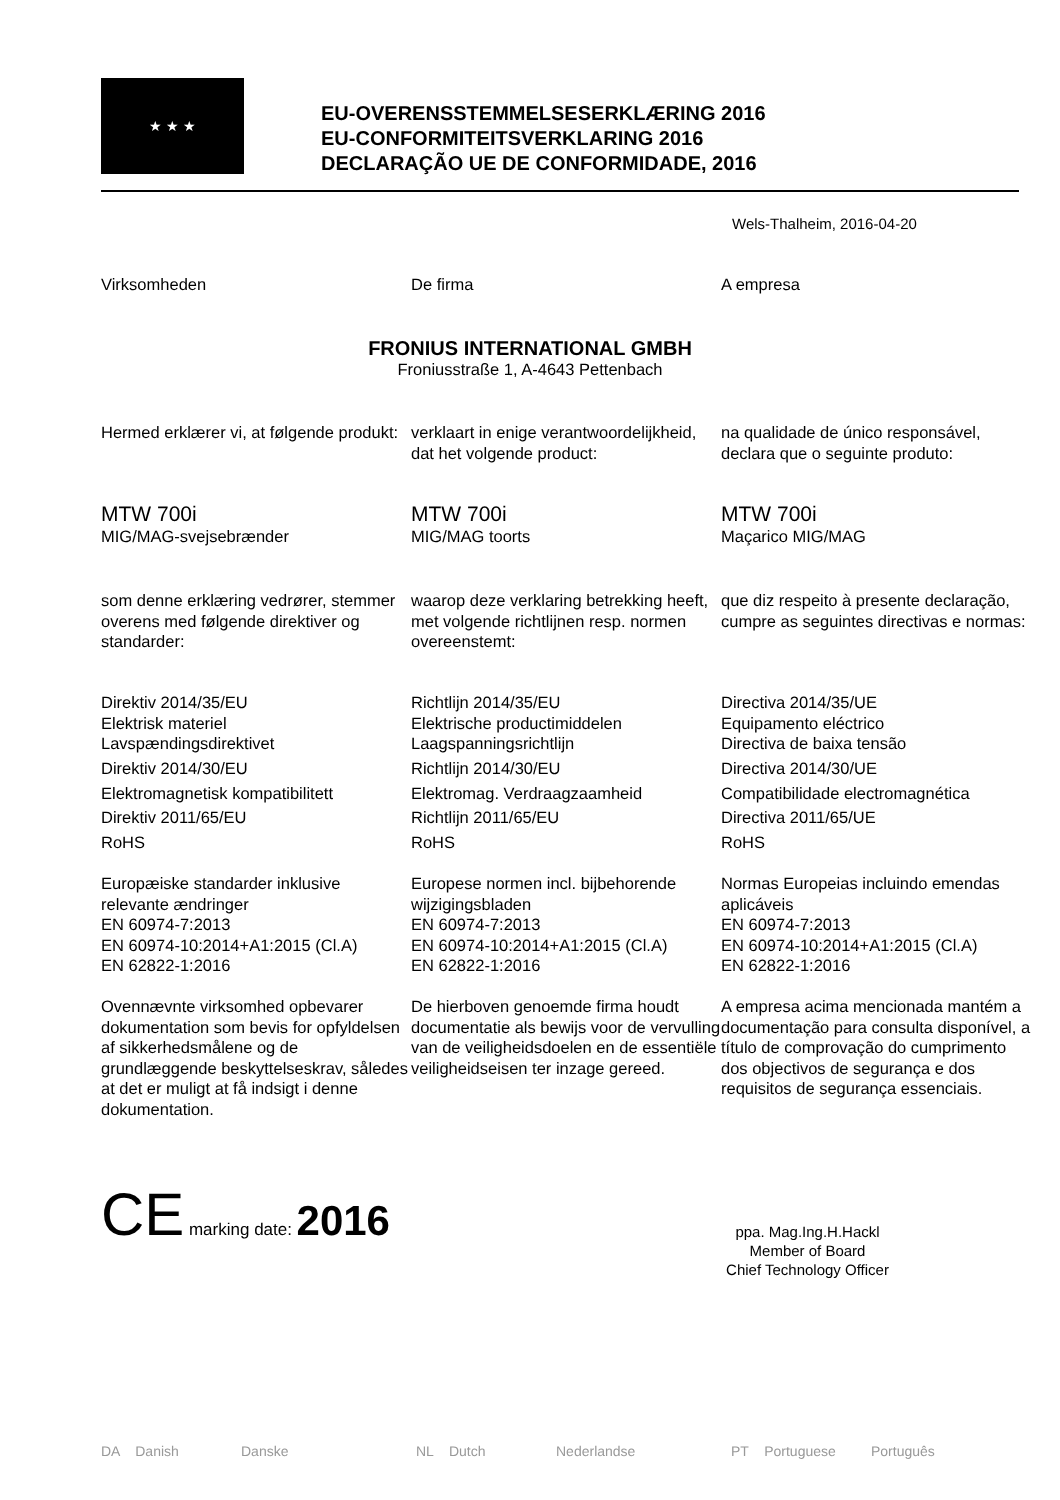★ ★ ★
EU-OVERENSSTEMMELSESERKLÆRING 2016
EU-CONFORMITEITSVERKLARING 2016
DECLARAÇÃO UE DE CONFORMIDADE, 2016
Wels-Thalheim, 2016-04-20
Virksomheden De firma A empresa
FRONIUS INTERNATIONAL GMBH
Froniusstraße 1, A-4643 Pettenbach
Hermed erklærer vi, at følgende produkt:
verklaart in enige verantwoordelijkheid, dat het volgende product:
na qualidade de único responsável, declara que o seguinte produto:
MTW 700i
MIG/MAG-svejsebrænder
MTW 700i
MIG/MAG toorts
MTW 700i
Maçarico MIG/MAG
som denne erklæring vedrører, stemmer overens med følgende direktiver og standarder:
waarop deze verklaring betrekking heeft, met volgende richtlijnen resp. normen overeenstemt:
que diz respeito à presente declaração, cumpre as seguintes directivas e normas:
Direktiv 2014/35/EU
Elektrisk materiel
Lavspændingsdirektivet
Direktiv 2014/30/EU
Elektromagnetisk kompatibilitett
Direktiv 2011/65/EU
RoHS
Europæiske standarder inklusive relevante ændringer
EN 60974-7:2013
EN 60974-10:2014+A1:2015 (Cl.A)
EN 62822-1:2016
Ovennævnte virksomhed opbevarer dokumentation som bevis for opfyldelsen af sikkerhedsmålene og de grundlæggende beskyttelseskrav, således at det er muligt at få indsigt i denne dokumentation.
Richtlijn 2014/35/EU
Elektrische productimiddelen
Laagspanningsrichtlijn
Richtlijn 2014/30/EU
Elektromag. Verdraagzaamheid
Richtlijn 2011/65/EU
RoHS
Europese normen incl. bijbehorende wijzigingsbladen
EN 60974-7:2013
EN 60974-10:2014+A1:2015 (Cl.A)
EN 62822-1:2016
De hierboven genoemde firma houdt documentatie als bewijs voor de vervulling van de veiligheidsdoelen en de essentiële veiligheidseisen ter inzage gereed.
Directiva 2014/35/UE
Equipamento eléctrico
Directiva de baixa tensão
Directiva 2014/30/UE
Compatibilidade electromagnética
Directiva 2011/65/UE
RoHS
Normas Europeias incluindo emendas aplicáveis
EN 60974-7:2013
EN 60974-10:2014+A1:2015 (Cl.A)
EN 62822-1:2016
A empresa acima mencionada mantém a documentação para consulta disponível, a título de comprovação do cumprimento dos objectivos de segurança e dos requisitos de segurança essenciais.
CE marking date: 2016
ppa. Mag.Ing.H.Hackl
Member of Board
Chief Technology Officer
DA Danish Danske NL Dutch Nederlandse PT Portuguese Português